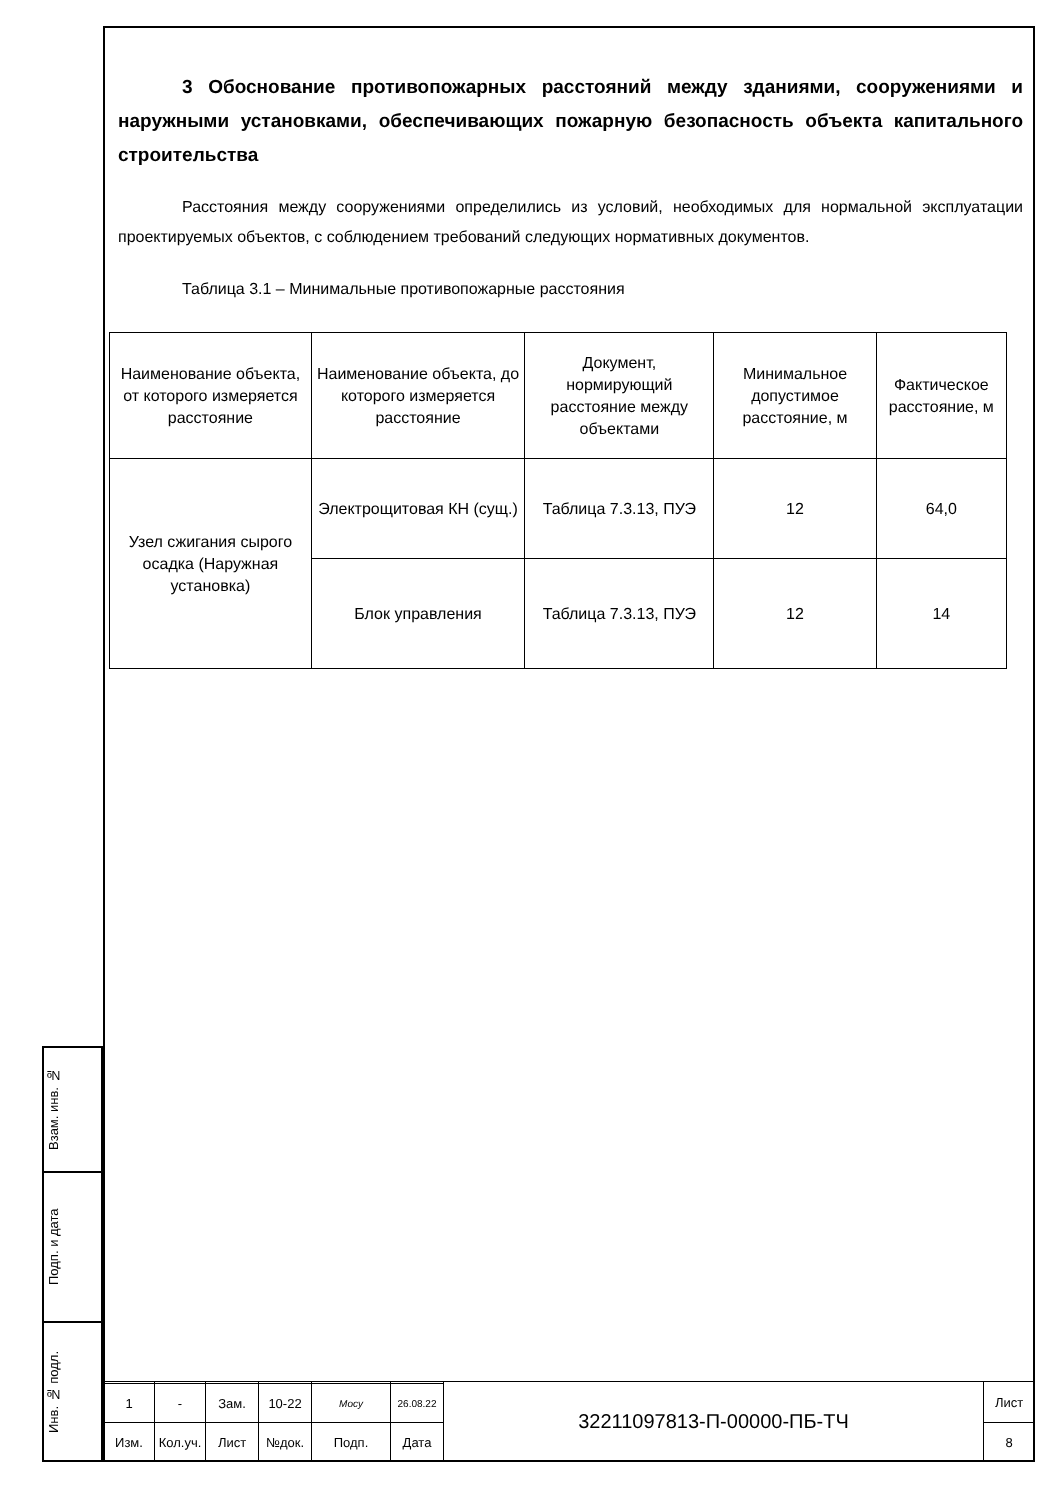3 Обоснование противопожарных расстояний между зданиями, сооружениями и наружными установками, обеспечивающих пожарную безопасность объекта капитального строительства
Расстояния между сооружениями определились из условий, необходимых для нормальной эксплуатации проектируемых объектов, с соблюдением требований следующих нормативных документов.
Таблица 3.1 – Минимальные противопожарные расстояния
| Наименование объекта, от которого измеряется расстояние | Наименование объекта, до которого измеряется расстояние | Документ, нормирующий расстояние между объектами | Минимальное допустимое расстояние, м | Фактическое расстояние, м |
| --- | --- | --- | --- | --- |
| Узел сжигания сырого осадка (Наружная установка) | Электрощитовая КН (сущ.) | Таблица 7.3.13, ПУЭ | 12 | 64,0 |
| | Блок управления | Таблица 7.3.13, ПУЭ | 12 | 14 |
Взам. инв. №
Подп. и дата
Инв. № подл.
| | | | | | | 32211097813-П-00000-ПБ-ТЧ | Лист |
| 1 | - | Зам. | 10-22 | Мосу | 26.08.22 | | |
| Изм. | Кол.уч. | Лист | №док. | Подп. | Дата | | 8 |